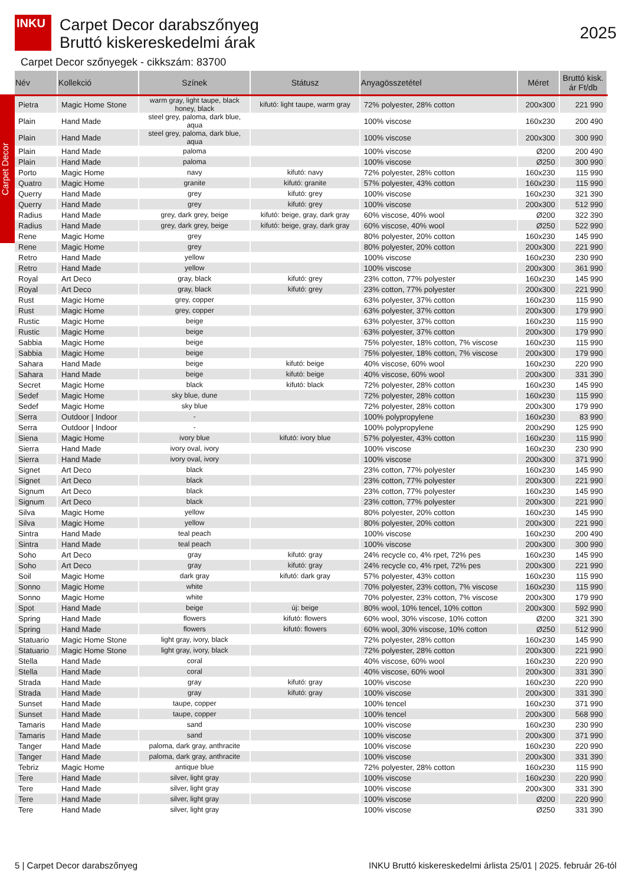INKU
Carpet Decor
Carpet Decor darabszőnyeg
Bruttó kiskereskedelmi árak
2025
Carpet Decor szőnyegek - cikkszám: 83700
| Név | Kollekció | Színek | Státusz | Anyagösszetétel | Méret | Bruttó kisk. ár Ft/db |
| --- | --- | --- | --- | --- | --- | --- |
| Pietra | Magic Home Stone | warm gray, light taupe, black honey, black | kifutó: light taupe, warm gray | 72% polyester, 28% cotton | 200x300 | 221 990 |
| Plain | Hand Made | steel grey, paloma, dark blue, aqua | | 100% viscose | 160x230 | 200 490 |
| Plain | Hand Made | steel grey, paloma, dark blue, aqua | | 100% viscose | 200x300 | 300 990 |
| Plain | Hand Made | paloma | | 100% viscose | Ø200 | 200 490 |
| Plain | Hand Made | paloma | | 100% viscose | Ø250 | 300 990 |
| Porto | Magic Home | navy | kifutó: navy | 72% polyester, 28% cotton | 160x230 | 115 990 |
| Quatro | Magic Home | granite | kifutó: granite | 57% polyester, 43% cotton | 160x230 | 115 990 |
| Querry | Hand Made | grey | kifutó: grey | 100% viscose | 160x230 | 321 390 |
| Querry | Hand Made | grey | kifutó: grey | 100% viscose | 200x300 | 512 990 |
| Radius | Hand Made | grey, dark grey, beige | kifutó: beige, gray, dark gray | 60% viscose, 40% wool | Ø200 | 322 390 |
| Radius | Hand Made | grey, dark grey, beige | kifutó: beige, gray, dark gray | 60% viscose, 40% wool | Ø250 | 522 990 |
| Rene | Magic Home | grey | | 80% polyester, 20% cotton | 160x230 | 145 990 |
| Rene | Magic Home | grey | | 80% polyester, 20% cotton | 200x300 | 221 990 |
| Retro | Hand Made | yellow | | 100% viscose | 160x230 | 230 990 |
| Retro | Hand Made | yellow | | 100% viscose | 200x300 | 361 990 |
| Royal | Art Deco | gray, black | kifutó: grey | 23% cotton, 77% polyester | 160x230 | 145 990 |
| Royal | Art Deco | gray, black | kifutó: grey | 23% cotton, 77% polyester | 200x300 | 221 990 |
| Rust | Magic Home | grey, copper | | 63% polyester, 37% cotton | 160x230 | 115 990 |
| Rust | Magic Home | grey, copper | | 63% polyester, 37% cotton | 200x300 | 179 990 |
| Rustic | Magic Home | beige | | 63% polyester, 37% cotton | 160x230 | 115 990 |
| Rustic | Magic Home | beige | | 63% polyester, 37% cotton | 200x300 | 179 990 |
| Sabbia | Magic Home | beige | | 75% polyester, 18% cotton, 7% viscose | 160x230 | 115 990 |
| Sabbia | Magic Home | beige | | 75% polyester, 18% cotton, 7% viscose | 200x300 | 179 990 |
| Sahara | Hand Made | beige | kifutó: beige | 40% viscose, 60% wool | 160x230 | 220 990 |
| Sahara | Hand Made | beige | kifutó: beige | 40% viscose, 60% wool | 200x300 | 331 390 |
| Secret | Magic Home | black | kifutó: black | 72% polyester, 28% cotton | 160x230 | 145 990 |
| Sedef | Magic Home | sky blue, dune | | 72% polyester, 28% cotton | 160x230 | 115 990 |
| Sedef | Magic Home | sky blue | | 72% polyester, 28% cotton | 200x300 | 179 990 |
| Serra | Outdoor / Indoor | - | | 100% polypropylene | 160x230 | 83 990 |
| Serra | Outdoor / Indoor | - | | 100% polypropylene | 200x290 | 125 990 |
| Siena | Magic Home | ivory blue | kifutó: ivory blue | 57% polyester, 43% cotton | 160x230 | 115 990 |
| Sierra | Hand Made | ivory oval, ivory | | 100% viscose | 160x230 | 230 990 |
| Sierra | Hand Made | ivory oval, ivory | | 100% viscose | 200x300 | 371 990 |
| Signet | Art Deco | black | | 23% cotton, 77% polyester | 160x230 | 145 990 |
| Signet | Art Deco | black | | 23% cotton, 77% polyester | 200x300 | 221 990 |
| Signum | Art Deco | black | | 23% cotton, 77% polyester | 160x230 | 145 990 |
| Signum | Art Deco | black | | 23% cotton, 77% polyester | 200x300 | 221 990 |
| Silva | Magic Home | yellow | | 80% polyester, 20% cotton | 160x230 | 145 990 |
| Silva | Magic Home | yellow | | 80% polyester, 20% cotton | 200x300 | 221 990 |
| Sintra | Hand Made | teal peach | | 100% viscose | 160x230 | 200 490 |
| Sintra | Hand Made | teal peach | | 100% viscose | 200x300 | 300 990 |
| Soho | Art Deco | gray | kifutó: gray | 24% recycle co, 4% rpet, 72% pes | 160x230 | 145 990 |
| Soho | Art Deco | gray | kifutó: gray | 24% recycle co, 4% rpet, 72% pes | 200x300 | 221 990 |
| Soil | Magic Home | dark gray | kifutó: dark gray | 57% polyester, 43% cotton | 160x230 | 115 990 |
| Sonno | Magic Home | white | | 70% polyester, 23% cotton, 7% viscose | 160x230 | 115 990 |
| Sonno | Magic Home | white | | 70% polyester, 23% cotton, 7% viscose | 200x300 | 179 990 |
| Spot | Hand Made | beige | új: beige | 80% wool, 10% tencel, 10% cotton | 200x300 | 592 990 |
| Spring | Hand Made | flowers | kifutó: flowers | 60% wool, 30% viscose, 10% cotton | Ø200 | 321 390 |
| Spring | Hand Made | flowers | kifutó: flowers | 60% wool, 30% viscose, 10% cotton | Ø250 | 512 990 |
| Statuario | Magic Home Stone | light gray, ivory, black | | 72% polyester, 28% cotton | 160x230 | 145 990 |
| Statuario | Magic Home Stone | light gray, ivory, black | | 72% polyester, 28% cotton | 200x300 | 221 990 |
| Stella | Hand Made | coral | | 40% viscose, 60% wool | 160x230 | 220 990 |
| Stella | Hand Made | coral | | 40% viscose, 60% wool | 200x300 | 331 390 |
| Strada | Hand Made | gray | kifutó: gray | 100% viscose | 160x230 | 220 990 |
| Strada | Hand Made | gray | kifutó: gray | 100% viscose | 200x300 | 331 390 |
| Sunset | Hand Made | taupe, copper | | 100% tencel | 160x230 | 371 990 |
| Sunset | Hand Made | taupe, copper | | 100% tencel | 200x300 | 568 990 |
| Tamaris | Hand Made | sand | | 100% viscose | 160x230 | 230 990 |
| Tamaris | Hand Made | sand | | 100% viscose | 200x300 | 371 990 |
| Tanger | Hand Made | paloma, dark gray, anthracite | | 100% viscose | 160x230 | 220 990 |
| Tanger | Hand Made | paloma, dark gray, anthracite | | 100% viscose | 200x300 | 331 390 |
| Tebriz | Magic Home | antique blue | | 72% polyester, 28% cotton | 160x230 | 115 990 |
| Tere | Hand Made | silver, light gray | | 100% viscose | 160x230 | 220 990 |
| Tere | Hand Made | silver, light gray | | 100% viscose | 200x300 | 331 390 |
| Tere | Hand Made | silver, light gray | | 100% viscose | Ø200 | 220 990 |
| Tere | Hand Made | silver, light gray | | 100% viscose | Ø250 | 331 390 |
5 | Carpet Decor darabszőnyeg INKU Bruttó kiskereskedelmi árlista 25/01 | 2025. február 26-tól